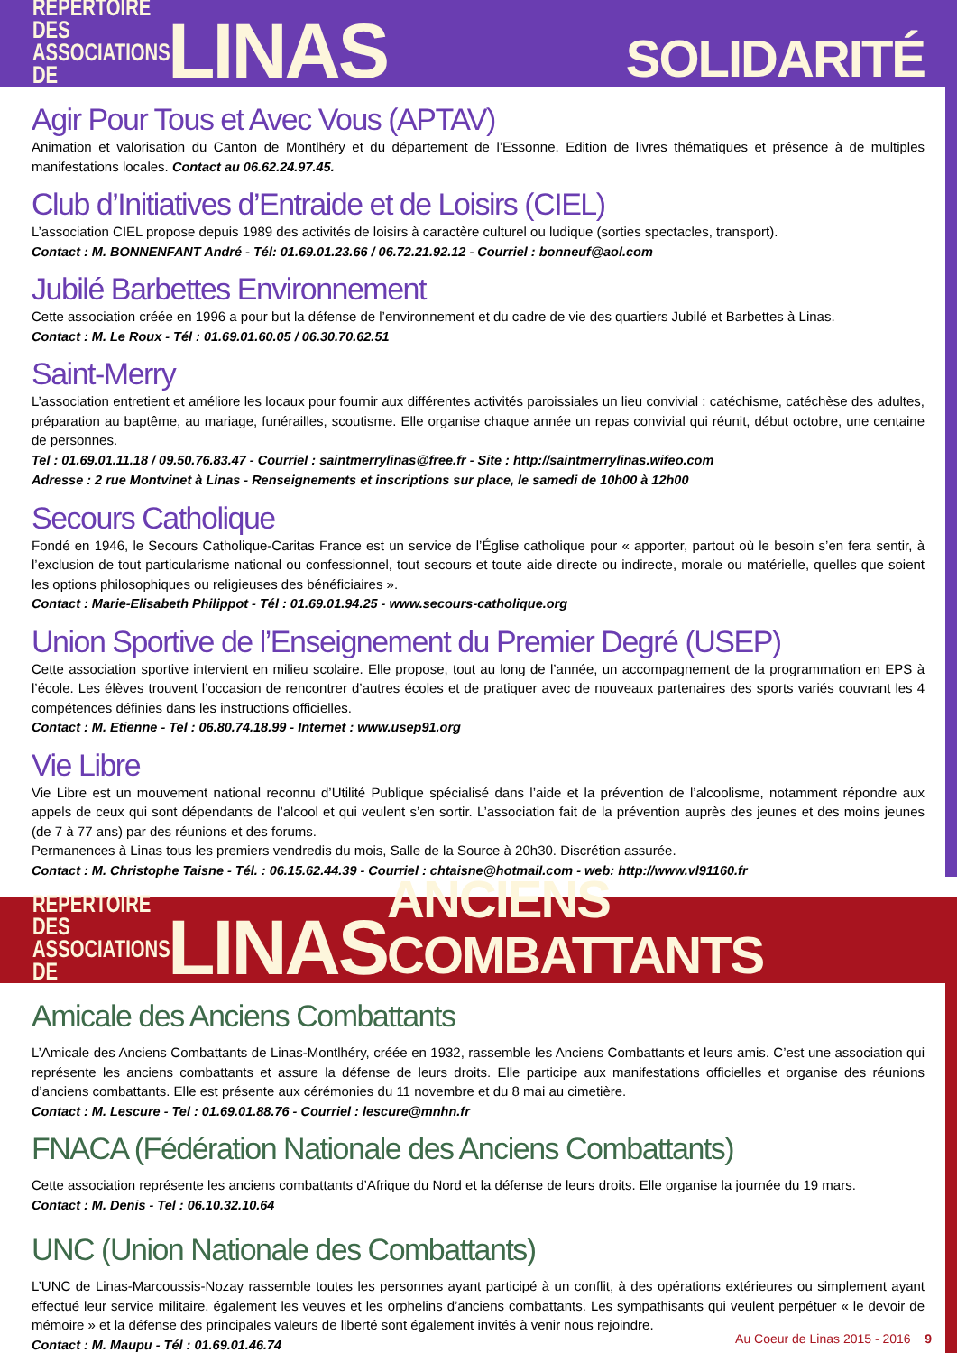REPERTOIRE DES ASSOCIATIONS DE
LINAS
SOLIDARITÉ
Agir Pour Tous et Avec Vous (APTAV)
Animation et valorisation du Canton de Montlhéry et du département de l’Essonne. Edition de livres thématiques et présence à de multiples manifestations locales. Contact au 06.62.24.97.45.
Club d’Initiatives d’Entraide et de Loisirs (CIEL)
L’association CIEL propose depuis 1989 des activités de loisirs à caractère culturel ou ludique (sorties spectacles, transport).
Contact : M. BONNENFANT André - Tél: 01.69.01.23.66 / 06.72.21.92.12 - Courriel : bonneuf@aol.com
Jubilé Barbettes Environnement
Cette association créée en 1996 a pour but la défense de l’environnement et du cadre de vie des quartiers Jubilé et Barbettes à Linas.
Contact : M. Le Roux - Tél : 01.69.01.60.05 / 06.30.70.62.51
Saint-Merry
L’association entretient et améliore les locaux pour fournir aux différentes activités paroissiales un lieu convivial : catéchisme, catéchèse des adultes, préparation au baptême, au mariage, funérailles, scoutisme. Elle organise chaque année un repas convivial qui réunit, début octobre, une centaine de personnes.
Tel : 01.69.01.11.18 / 09.50.76.83.47 - Courriel : saintmerrylinas@free.fr - Site : http://saintmerrylinas.wifeo.com
Adresse : 2 rue Montvinet à Linas - Renseignements et inscriptions sur place, le samedi de 10h00 à 12h00
Secours Catholique
Fondé en 1946, le Secours Catholique-Caritas France est un service de l’Église catholique pour « apporter, partout où le besoin s’en fera sentir, à l’exclusion de tout particularisme national ou confessionnel, tout secours et toute aide directe ou indirecte, morale ou matérielle, quelles que soient les options philosophiques ou religieuses des bénéficiaires ».
Contact : Marie-Elisabeth Philippot - Tél : 01.69.01.94.25 - www.secours-catholique.org
Union Sportive de l’Enseignement du Premier Degré (USEP)
Cette association sportive intervient en milieu scolaire. Elle propose, tout au long de l’année, un accompagnement de la programmation en EPS à l’école. Les élèves trouvent l’occasion de rencontrer d’autres écoles et de pratiquer avec de nouveaux partenaires des sports variés couvrant les 4 compétences définies dans les instructions officielles.
Contact : M. Etienne - Tel : 06.80.74.18.99 - Internet : www.usep91.org
Vie Libre
Vie Libre est un mouvement national reconnu d’Utilité Publique spécialisé dans l’aide et la prévention de l’alcoolisme, notamment répondre aux appels de ceux qui sont dépendants de l’alcool et qui veulent s’en sortir. L’association fait de la prévention auprès des jeunes et des moins jeunes (de 7 à 77 ans) par des réunions et des forums.
Permanences à Linas tous les premiers vendredis du mois, Salle de la Source à 20h30. Discrétion assurée.
Contact : M. Christophe Taisne - Tél. : 06.15.62.44.39 - Courriel : chtaisne@hotmail.com - web: http://www.vl91160.fr
REPERTOIRE DES ASSOCIATIONS DE
LINAS
ANCIENS COMBATTANTS
Amicale des Anciens Combattants
L’Amicale des Anciens Combattants de Linas-Montlhéry, créée en 1932, rassemble les Anciens Combattants et leurs amis. C’est une association qui représente les anciens combattants et assure la défense de leurs droits. Elle participe aux manifestations officielles et organise des réunions d’anciens combattants. Elle est présente aux cérémonies du 11 novembre et du 8 mai au cimetière.
Contact : M. Lescure - Tel : 01.69.01.88.76 - Courriel : lescure@mnhn.fr
FNACA (Fédération Nationale des Anciens Combattants)
Cette association représente les anciens combattants d’Afrique du Nord et la défense de leurs droits. Elle organise la journée du 19 mars.
Contact : M. Denis - Tel : 06.10.32.10.64
UNC (Union Nationale des Combattants)
L’UNC de Linas-Marcoussis-Nozay rassemble toutes les personnes ayant participé à un conflit, à des opérations extérieures ou simplement ayant effectué leur service militaire, également les veuves et les orphelins d’anciens combattants. Les sympathisants qui veulent perpétuer « le devoir de mémoire » et la défense des principales valeurs de liberté sont également invités à venir nous rejoindre.
Contact : M. Maupu - Tél : 01.69.01.46.74
Au Coeur de Linas 2015 - 2016 9